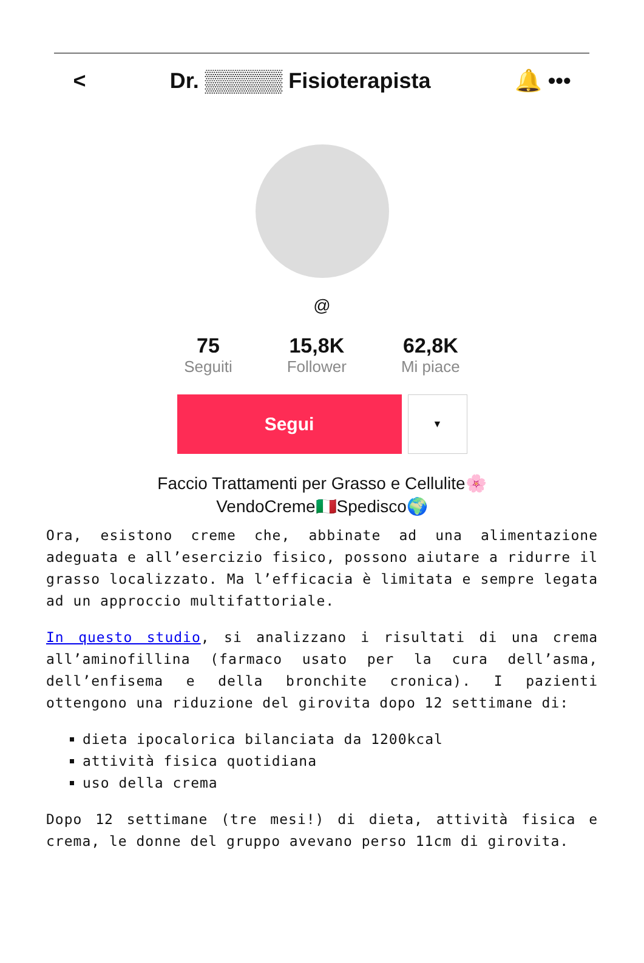< Dr. ▒▒▒▒▒ Fisioterapista 🔔 •••
@
75
Seguiti
15,8K
Follower
62,8K
Mi piace
Segui
▼
Faccio Trattamenti per Grasso e Cellulite🌸
VendoCreme🇮🇹Spedisco🌍
Ora, esistono creme che, abbinate ad una alimentazione adeguata e all’esercizio fisico, possono aiutare a ridurre il grasso localizzato. Ma l’efficacia è limitata e sempre legata ad un approccio multifattoriale.
In questo studio, si analizzano i risultati di una crema all’aminofillina (farmaco usato per la cura dell’asma, dell’enfisema e della bronchite cronica). I pazienti ottengono una riduzione del girovita dopo 12 settimane di:
dieta ipocalorica bilanciata da 1200kcal
attività fisica quotidiana
uso della crema
Dopo 12 settimane (tre mesi!) di dieta, attività fisica e crema, le donne del gruppo avevano perso 11cm di girovita.